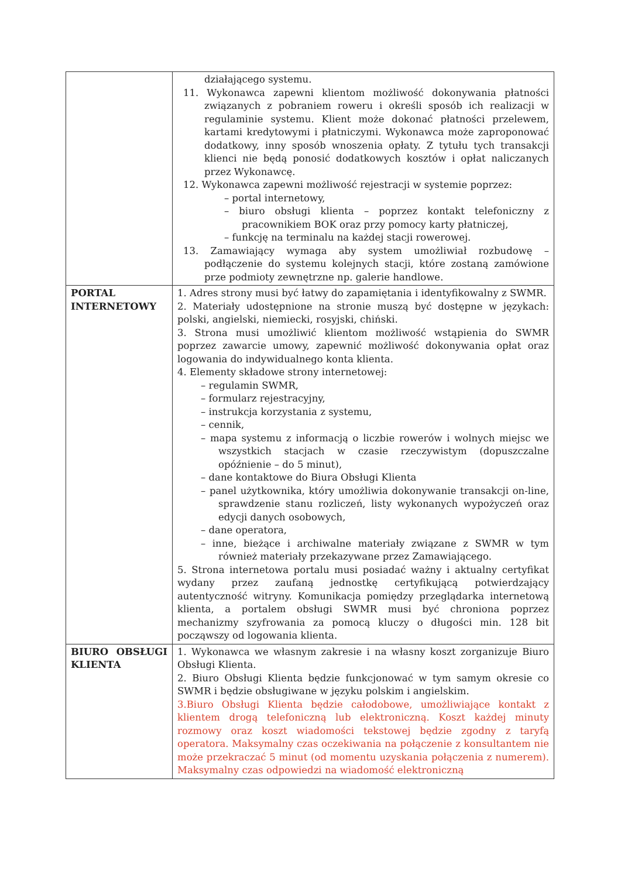| | działającego systemu. 11. Wykonawca zapewni klientom możliwość dokonywania płatności związanych z pobraniem roweru i określi sposób ich realizacji w regulaminie systemu. Klient może dokonać płatności przelewem, kartami kredytowymi i płatniczymi. Wykonawca może zaproponować dodatkowy, inny sposób wnoszenia opłaty. Z tytułu tych transakcji klienci nie będą ponosić dodatkowych kosztów i opłat naliczanych przez Wykonawcę. 12. Wykonawca zapewni możliwość rejestracji w systemie poprzez: – portal internetowy, – biuro obsługi klienta – poprzez kontakt telefoniczny z pracownikiem BOK oraz przy pomocy karty płatniczej, – funkcję na terminalu na każdej stacji rowerowej. 13. Zamawiający wymaga aby system umożliwiał rozbudowę – podłączenie do systemu kolejnych stacji, które zostaną zamówione prze podmioty zewnętrzne np. galerie handlowe. |
| PORTAL INTERNETOWY | 1. Adres strony musi być łatwy do zapamiętania i identyfikowalny z SWMR. 2. Materiały udostępnione na stronie muszą być dostępne w językach: polski, angielski, niemiecki, rosyjski, chiński. 3. Strona musi umożliwić klientom możliwość wstąpienia do SWMR poprzez zawarcie umowy, zapewnić możliwość dokonywania opłat oraz logowania do indywidualnego konta klienta. 4. Elementy składowe strony internetowej: – regulamin SWMR, – formularz rejestracyjny, – instrukcja korzystania z systemu, – cennik, – mapa systemu z informacją o liczbie rowerów i wolnych miejsc we wszystkich stacjach w czasie rzeczywistym (dopuszczalne opóźnienie – do 5 minut), – dane kontaktowe do Biura Obsługi Klienta – panel użytkownika, który umożliwia dokonywanie transakcji on-line, sprawdzenie stanu rozliczeń, listy wykonanych wypożyczeń oraz edycji danych osobowych, – dane operatora, – inne, bieżące i archiwalne materiały związane z SWMR w tym również materiały przekazywane przez Zamawiającego. 5. Strona internetowa portalu musi posiadać ważny i aktualny certyfikat wydany przez zaufaną jednostkę certyfikującą potwierdzający autentyczność witryny. Komunikacja pomiędzy przeglądarka internetową klienta, a portalem obsługi SWMR musi być chroniona poprzez mechanizmy szyfrowania za pomocą kluczy o długości min. 128 bit począwszy od logowania klienta. |
| BIURO OBSŁUGI KLIENTA | 1. Wykonawca we własnym zakresie i na własny koszt zorganizuje Biuro Obsługi Klienta. 2. Biuro Obsługi Klienta będzie funkcjonować w tym samym okresie co SWMR i będzie obsługiwane w języku polskim i angielskim. 3.Biuro Obsługi Klienta będzie całodobowe, umożliwiające kontakt z klientem drogą telefoniczną lub elektroniczną. Koszt każdej minuty rozmowy oraz koszt wiadomości tekstowej będzie zgodny z taryfą operatora. Maksymalny czas oczekiwania na połączenie z konsultantem nie może przekraczać 5 minut (od momentu uzyskania połączenia z numerem). Maksymalny czas odpowiedzi na wiadomość elektroniczną |